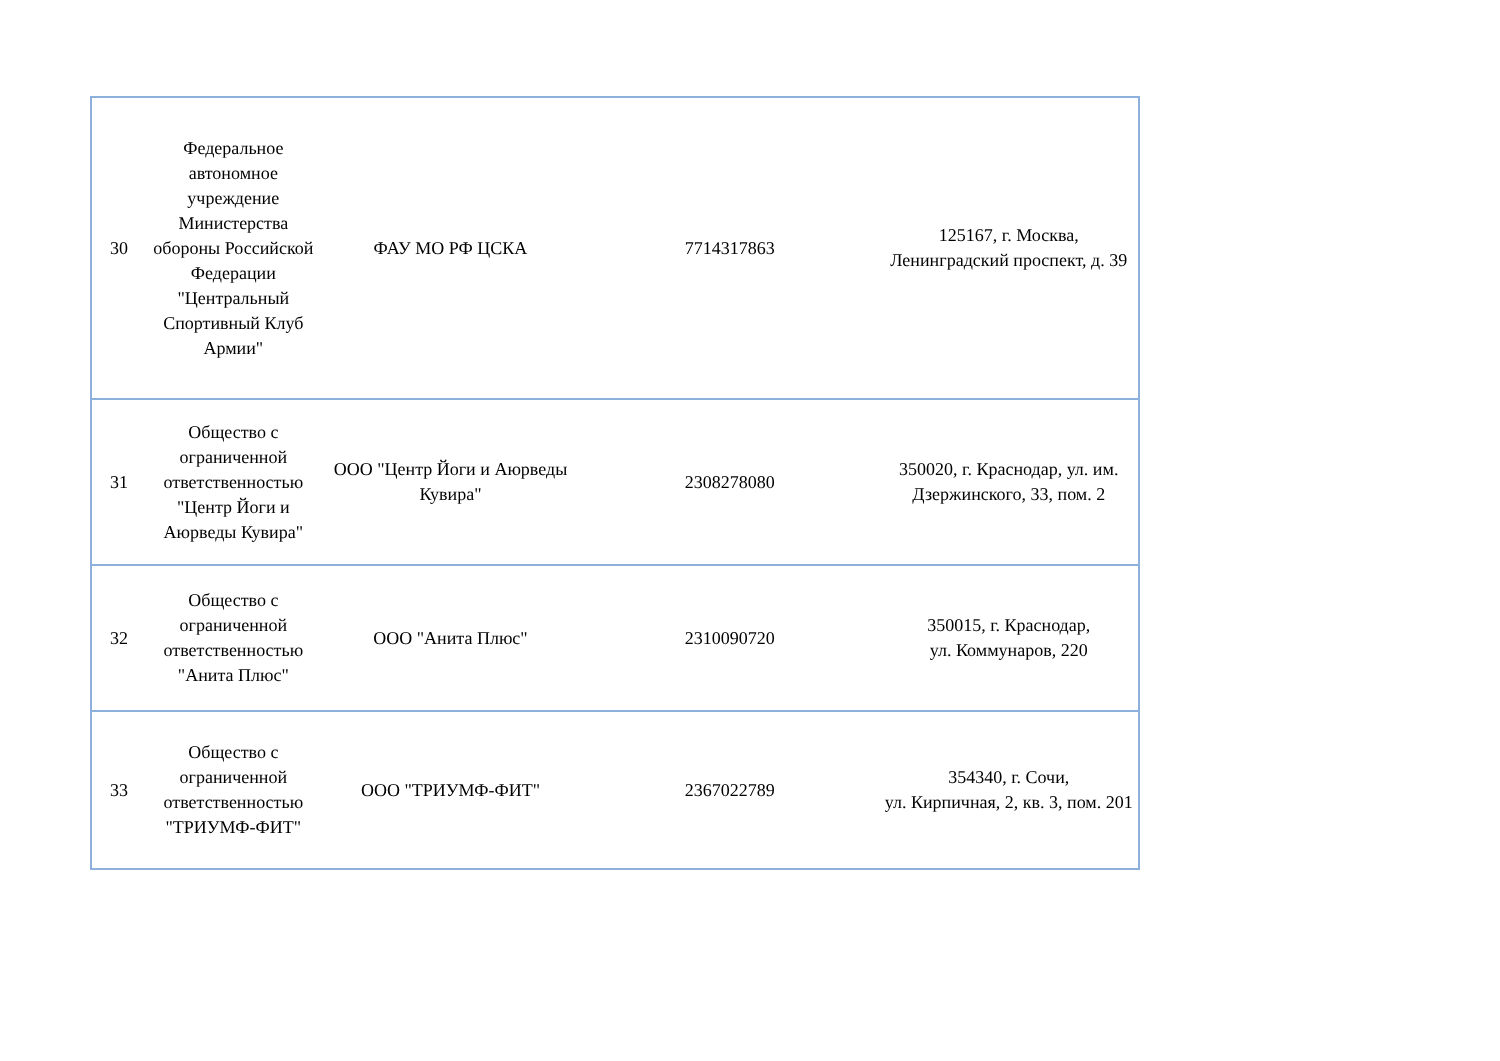| 30 | Федеральное автономное учреждение Министерства обороны Российской Федерации "Центральный Спортивный Клуб Армии" | ФАУ МО РФ ЦСКА | 7714317863 | 125167, г. Москва, Ленинградский проспект, д. 39 |
| 31 | Общество с ограниченной ответственностью "Центр Йоги и Аюрведы Кувира" | ООО "Центр Йоги и Аюрведы Кувира" | 2308278080 | 350020, г. Краснодар, ул. им. Дзержинского, 33, пом. 2 |
| 32 | Общество с ограниченной ответственностью "Анита Плюс" | ООО "Анита Плюс" | 2310090720 | 350015, г. Краснодар, ул. Коммунаров, 220 |
| 33 | Общество с ограниченной ответственностью "ТРИУМФ-ФИТ" | ООО "ТРИУМФ-ФИТ" | 2367022789 | 354340, г. Сочи, ул. Кирпичная, 2, кв. 3, пом. 201 |